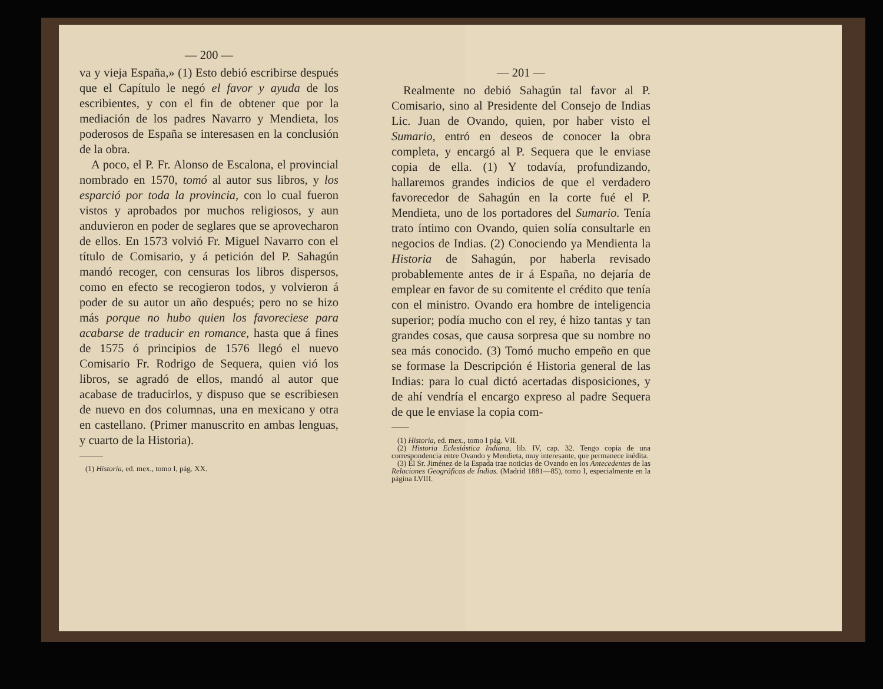— 200 —
va y vieja España,» (1) Esto debió escribirse después que el Capítulo le negó el favor y ayuda de los escribientes, y con el fin de obtener que por la mediación de los padres Navarro y Mendieta, los poderosos de España se interesasen en la conclusión de la obra.
A poco, el P. Fr. Alonso de Escalona, el provincial nombrado en 1570, tomó al autor sus libros, y los esparció por toda la provincia, con lo cual fueron vistos y aprobados por muchos religiosos, y aun anduvieron en poder de seglares que se aprovecharon de ellos. En 1573 volvió Fr. Miguel Navarro con el título de Comisario, y á petición del P. Sahagún mandó recoger, con censuras los libros dispersos, como en efecto se recogieron todos, y volvieron á poder de su autor un año después; pero no se hizo más porque no hubo quien los favoreciese para acabarse de traducir en romance, hasta que á fines de 1575 ó principios de 1576 llegó el nuevo Comisario Fr. Rodrigo de Sequera, quien vió los libros, se agradó de ellos, mandó al autor que acabase de traducirlos, y dispuso que se escribiesen de nuevo en dos columnas, una en mexicano y otra en castellano. (Primer manuscrito en ambas lenguas, y cuarto de la Historia).
(1) Historia, ed. mex., tomo I, pág. XX.
— 201 —
Realmente no debió Sahagún tal favor al P. Comisario, sino al Presidente del Consejo de Indias Lic. Juan de Ovando, quien, por haber visto el Sumario, entró en deseos de conocer la obra completa, y encargó al P. Sequera que le enviase copia de ella. (1) Y todavía, profundizando, hallaremos grandes indicios de que el verdadero favorecedor de Sahagún en la corte fué el P. Mendieta, uno de los portadores del Sumario. Tenía trato íntimo con Ovando, quien solía consultarle en negocios de Indias. (2) Conociendo ya Mendienta la Historia de Sahagún, por haberla revisado probablemente antes de ir á España, no dejaría de emplear en favor de su comitente el crédito que tenía con el ministro. Ovando era hombre de inteligencia superior; podía mucho con el rey, é hizo tantas y tan grandes cosas, que causa sorpresa que su nombre no sea más conocido. (3) Tomó mucho empeño en que se formase la Descripción é Historia general de las Indias: para lo cual dictó acertadas disposiciones, y de ahí vendría el encargo expreso al padre Sequera de que le enviase la copia com-
(1) Historia, ed. mex., tomo I pág. VII.
(2) Historia Eclesiástica Indiana, lib. IV, cap. 32. Tengo copia de una correspondencia entre Ovando y Mendieta, muy interesante, que permanece inédita.
(3) El Sr. Jiménez de la Espada trae noticias de Ovando en los Antecedentes de las Relaciones Geográficas de Indias. (Madrid 1881—85), tomo I, especialmente en la página LVIII.